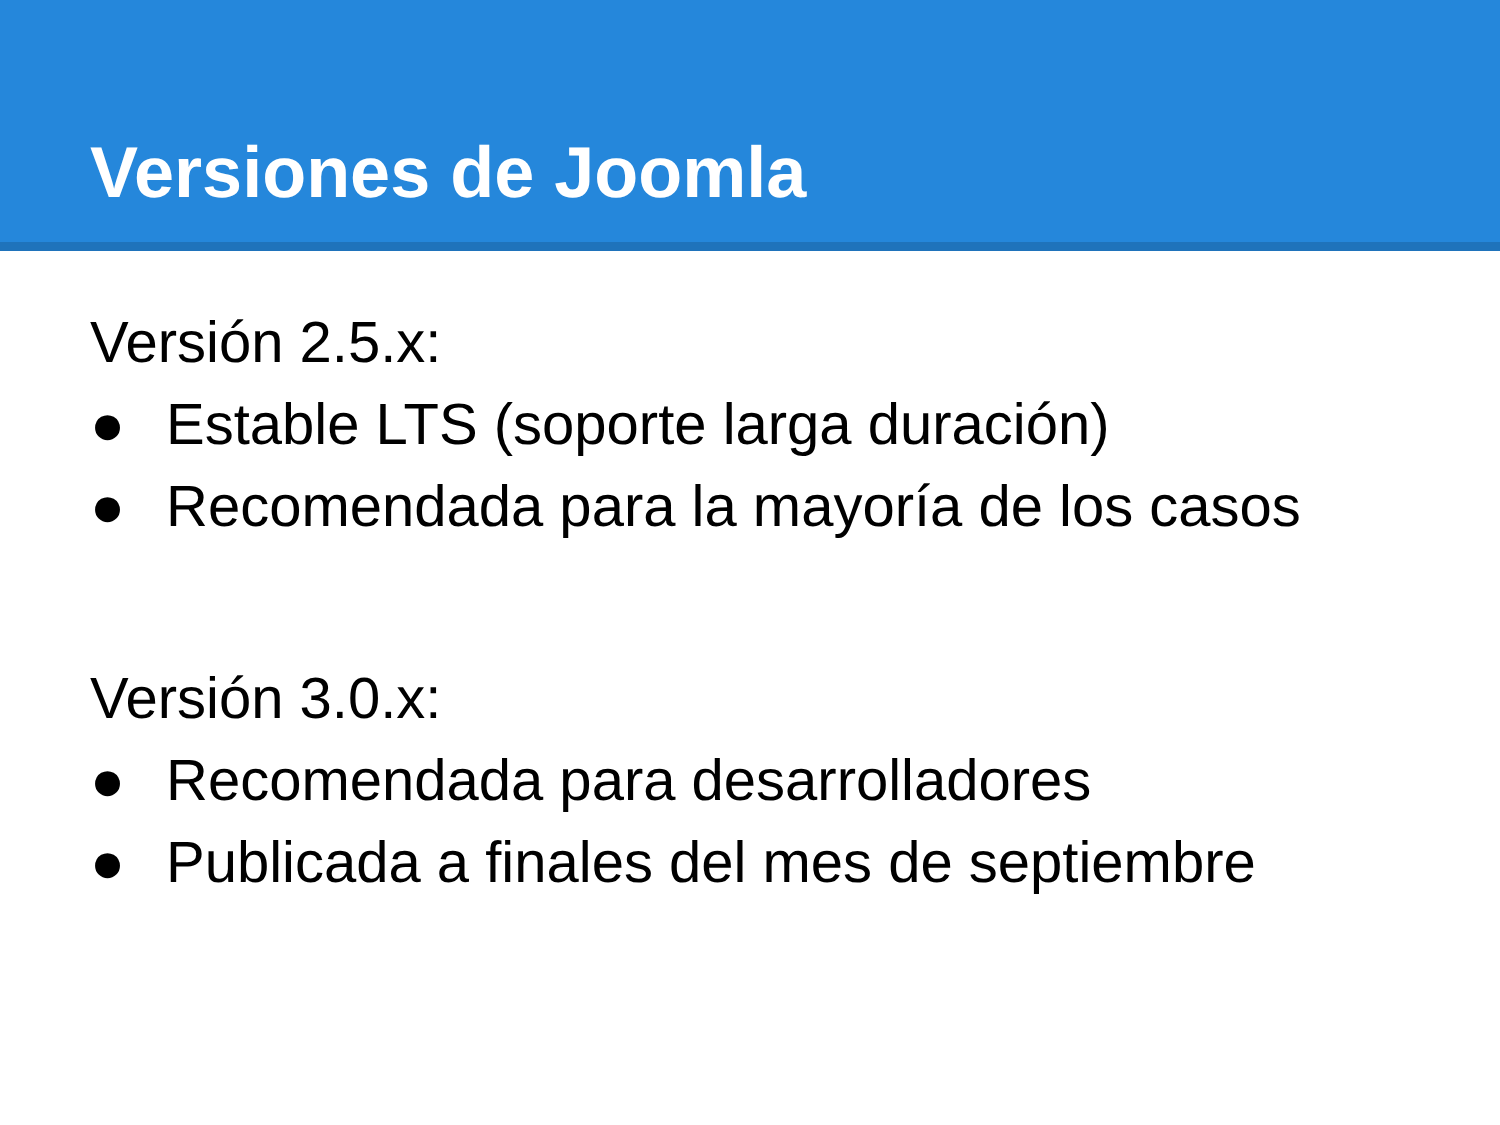Versiones de Joomla
Versión 2.5.x:
● Estable LTS (soporte larga duración)
● Recomendada para la mayoría de los casos
Versión 3.0.x:
● Recomendada para desarrolladores
● Publicada a finales del mes de septiembre